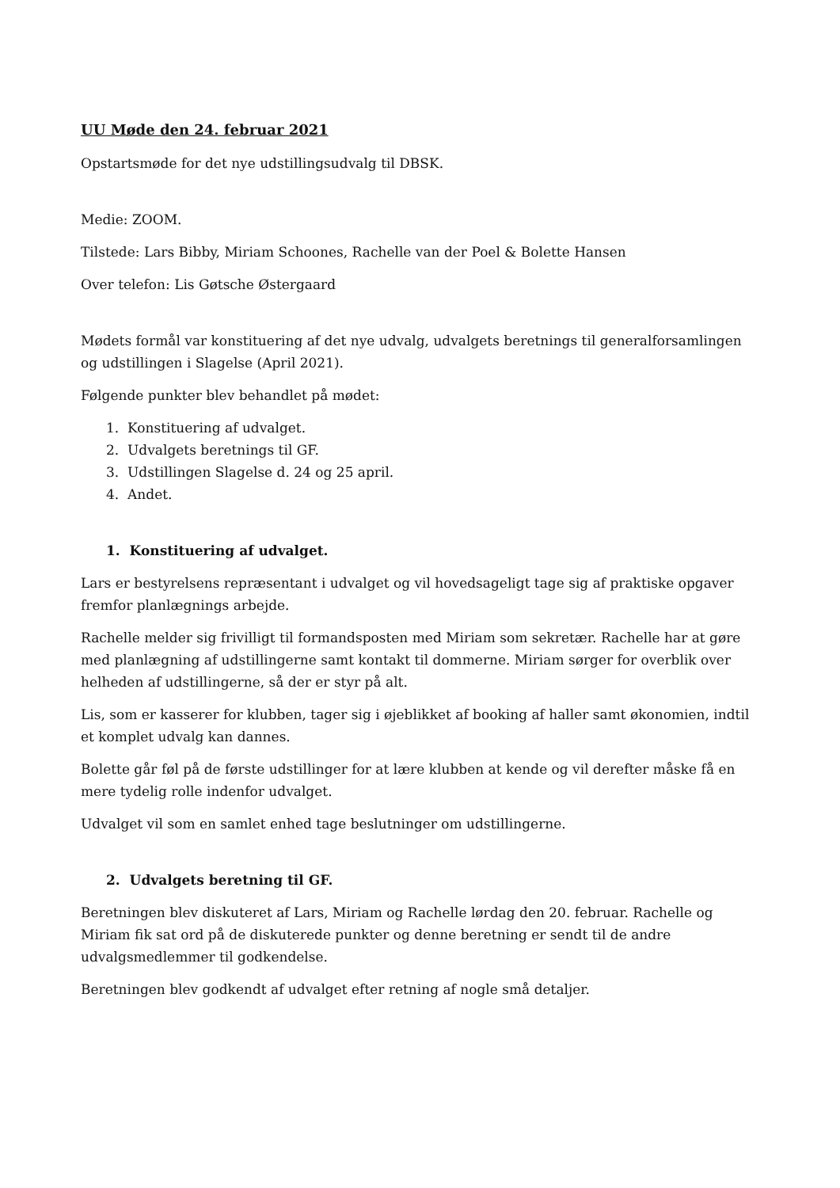UU Møde den 24. februar 2021
Opstartsmøde for det nye udstillingsudvalg til DBSK.
Medie: ZOOM.
Tilstede: Lars Bibby, Miriam Schoones, Rachelle van der Poel & Bolette Hansen
Over telefon: Lis Gøtsche Østergaard
Mødets formål var konstituering af det nye udvalg, udvalgets beretnings til generalforsamlingen og udstillingen i Slagelse (April 2021).
Følgende punkter blev behandlet på mødet:
1. Konstituering af udvalget.
2. Udvalgets beretnings til GF.
3. Udstillingen Slagelse d. 24 og 25 april.
4. Andet.
1. Konstituering af udvalget.
Lars er bestyrelsens repræsentant i udvalget og vil hovedsageligt tage sig af praktiske opgaver fremfor planlægnings arbejde.
Rachelle melder sig frivilligt til formandsposten med Miriam som sekretær. Rachelle har at gøre med planlægning af udstillingerne samt kontakt til dommerne. Miriam sørger for overblik over helheden af udstillingerne, så der er styr på alt.
Lis, som er kasserer for klubben, tager sig i øjeblikket af booking af haller samt økonomien, indtil et komplet udvalg kan dannes.
Bolette går føl på de første udstillinger for at lære klubben at kende og vil derefter måske få en mere tydelig rolle indenfor udvalget.
Udvalget vil som en samlet enhed tage beslutninger om udstillingerne.
2. Udvalgets beretning til GF.
Beretningen blev diskuteret af Lars, Miriam og Rachelle lørdag den 20. februar. Rachelle og Miriam fik sat ord på de diskuterede punkter og denne beretning er sendt til de andre udvalgsmedlemmer til godkendelse.
Beretningen blev godkendt af udvalget efter retning af nogle små detaljer.